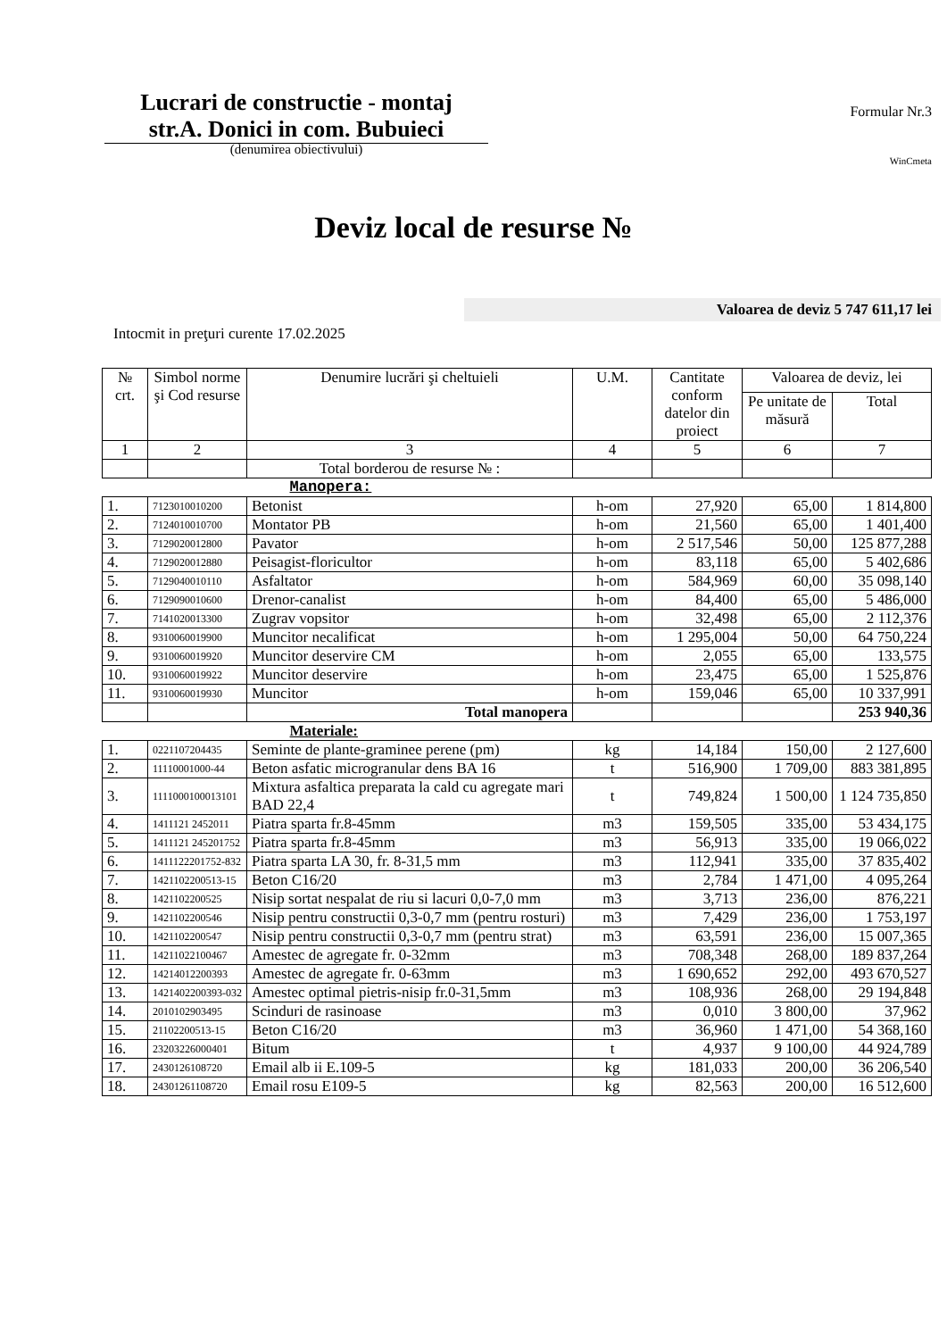Lucrari de constructie - montaj
str.A. Donici in com. Bubuieci
(denumirea obiectivului)
Formular Nr.3
WinCmeta
Deviz local de resurse №
Valoarea de deviz 5 747 611,17 lei
Intocmit in preţuri curente 17.02.2025
| № crt. | Simbol norme şi Cod resurse | Denumire lucrări şi cheltuieli | U.M. | Cantitate conform datelor din proiect | Valoarea de deviz, lei | |
| --- | --- | --- | --- | --- | --- | --- |
| | | | | | Pe unitate de măsură | Total |
| 1 | 2 | 3 | 4 | 5 | 6 | 7 |
| | | Total borderou de resurse № : | | | | |
| Manopera: | | | | | | |
| 1. | 7123010010200 | Betonist | h-om | 27,920 | 65,00 | 1 814,800 |
| 2. | 7124010010700 | Montator PB | h-om | 21,560 | 65,00 | 1 401,400 |
| 3. | 7129020012800 | Pavator | h-om | 2 517,546 | 50,00 | 125 877,288 |
| 4. | 7129020012880 | Peisagist-floricultor | h-om | 83,118 | 65,00 | 5 402,686 |
| 5. | 7129040010110 | Asfaltator | h-om | 584,969 | 60,00 | 35 098,140 |
| 6. | 7129090010600 | Drenor-canalist | h-om | 84,400 | 65,00 | 5 486,000 |
| 7. | 7141020013300 | Zugrav vopsitor | h-om | 32,498 | 65,00 | 2 112,376 |
| 8. | 9310060019900 | Muncitor necalificat | h-om | 1 295,004 | 50,00 | 64 750,224 |
| 9. | 9310060019920 | Muncitor deservire CM | h-om | 2,055 | 65,00 | 133,575 |
| 10. | 9310060019922 | Muncitor deservire | h-om | 23,475 | 65,00 | 1 525,876 |
| 11. | 9310060019930 | Muncitor | h-om | 159,046 | 65,00 | 10 337,991 |
| | | Total manopera | | | | 253 940,36 |
| Materiale: | | | | | | |
| 1. | 0221107204435 | Seminte de plante-graminee perene (pm) | kg | 14,184 | 150,00 | 2 127,600 |
| 2. | 11110001000-44 | Beton asfatic microgranular dens BA 16 | t | 516,900 | 1 709,00 | 883 381,895 |
| 3. | 1111000100013101 | Mixtura asfaltica preparata la cald cu agregate mari BAD 22,4 | t | 749,824 | 1 500,00 | 1 124 735,850 |
| 4. | 1411121 2452011 | Piatra sparta fr.8-45mm | m3 | 159,505 | 335,00 | 53 434,175 |
| 5. | 1411121 245201752 | Piatra sparta fr.8-45mm | m3 | 56,913 | 335,00 | 19 066,022 |
| 6. | 1411122201752-832 | Piatra sparta LA 30, fr. 8-31,5 mm | m3 | 112,941 | 335,00 | 37 835,402 |
| 7. | 1421102200513-15 | Beton C16/20 | m3 | 2,784 | 1 471,00 | 4 095,264 |
| 8. | 1421102200525 | Nisip sortat nespalat de riu si lacuri 0,0-7,0 mm | m3 | 3,713 | 236,00 | 876,221 |
| 9. | 1421102200546 | Nisip pentru constructii 0,3-0,7 mm (pentru rosturi) | m3 | 7,429 | 236,00 | 1 753,197 |
| 10. | 1421102200547 | Nisip pentru constructii 0,3-0,7 mm (pentru strat) | m3 | 63,591 | 236,00 | 15 007,365 |
| 11. | 14211022100467 | Amestec de agregate fr. 0-32mm | m3 | 708,348 | 268,00 | 189 837,264 |
| 12. | 14214012200393 | Amestec de agregate fr. 0-63mm | m3 | 1 690,652 | 292,00 | 493 670,527 |
| 13. | 1421402200393-032 | Amestec optimal pietris-nisip fr.0-31,5mm | m3 | 108,936 | 268,00 | 29 194,848 |
| 14. | 2010102903495 | Scinduri de rasinoase | m3 | 0,010 | 3 800,00 | 37,962 |
| 15. | 21102200513-15 | Beton C16/20 | m3 | 36,960 | 1 471,00 | 54 368,160 |
| 16. | 23203226000401 | Bitum | t | 4,937 | 9 100,00 | 44 924,789 |
| 17. | 2430126108720 | Email alb ii E.109-5 | kg | 181,033 | 200,00 | 36 206,540 |
| 18. | 24301261108720 | Email rosu E109-5 | kg | 82,563 | 200,00 | 16 512,600 |